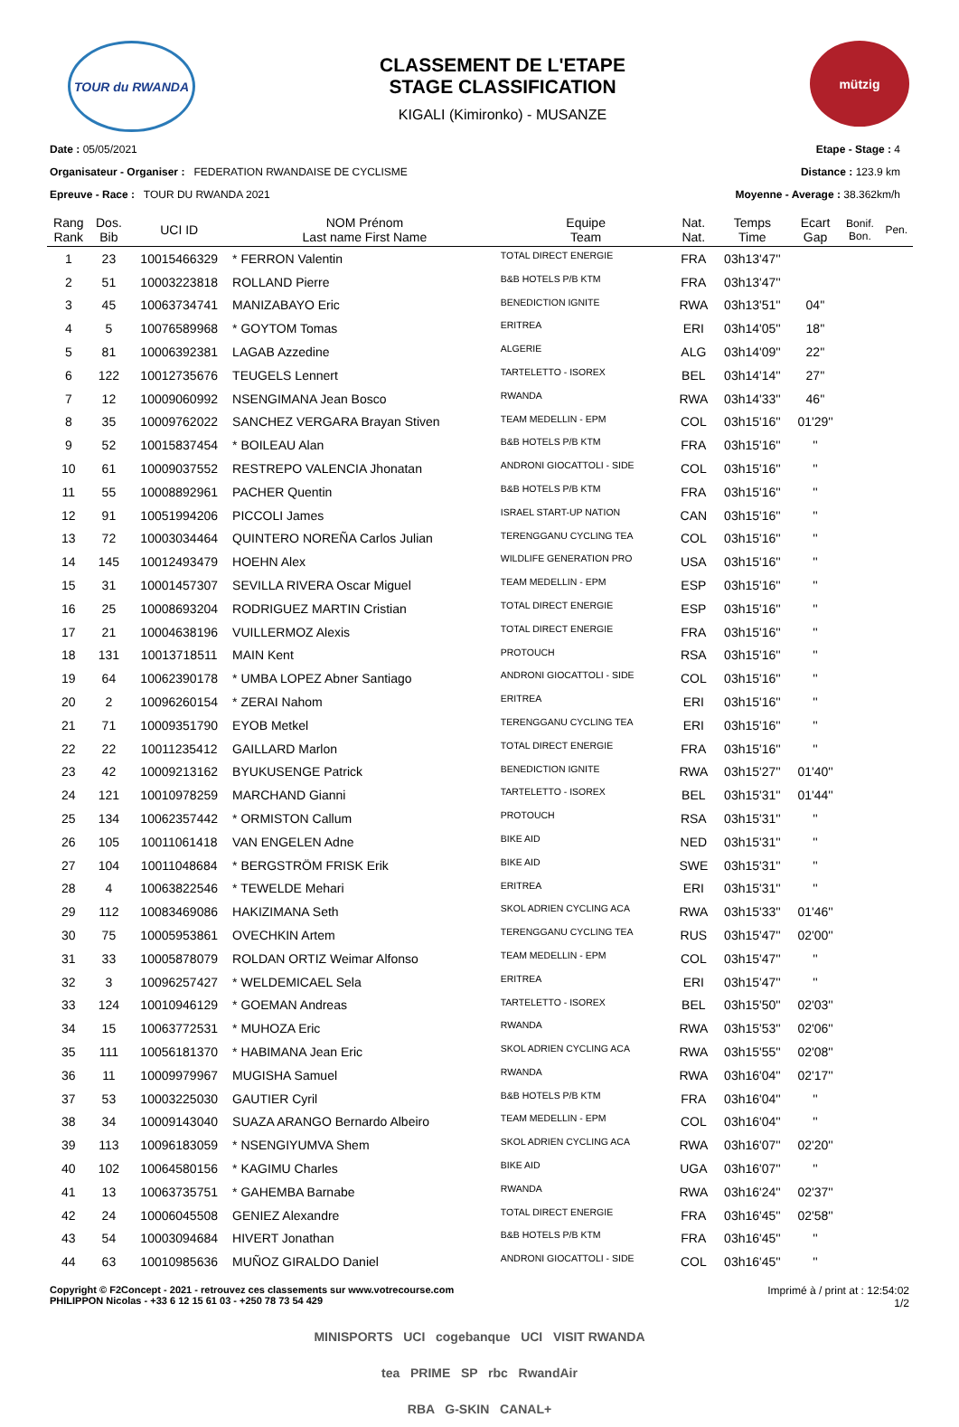TOUR du RWANDA
CLASSEMENT DE L'ETAPE
STAGE CLASSIFICATION
KIGALI (Kimironko) - MUSANZE
mützig
Date : 05/05/2021
Organisateur - Organiser : FEDERATION RWANDAISE DE CYCLISME
Epreuve - Race : TOUR DU RWANDA 2021
Etape - Stage : 4
Distance : 123.9 km
Moyenne - Average : 38.362km/h
| Rang Rank | Dos. Bib | UCI ID | NOM Prénom Last name First Name | Equipe Team | Nat. Nat. | Temps Time | Ecart Gap | Bonif. Bon. | Pen. |
| --- | --- | --- | --- | --- | --- | --- | --- | --- | --- |
| 1 | 23 | 10015466329 | * FERRON Valentin | TOTAL DIRECT ENERGIE | FRA | 03h13'47'' | | | |
| 2 | 51 | 10003223818 | ROLLAND Pierre | B&B HOTELS P/B KTM | FRA | 03h13'47'' | | | |
| 3 | 45 | 10063734741 | MANIZABAYO Eric | BENEDICTION IGNITE | RWA | 03h13'51'' | 04'' | | |
| 4 | 5 | 10076589968 | * GOYTOM Tomas | ERITREA | ERI | 03h14'05'' | 18'' | | |
| 5 | 81 | 10006392381 | LAGAB Azzedine | ALGERIE | ALG | 03h14'09'' | 22'' | | |
| 6 | 122 | 10012735676 | TEUGELS Lennert | TARTELETTO - ISOREX | BEL | 03h14'14'' | 27'' | | |
| 7 | 12 | 10009060992 | NSENGIMANA Jean Bosco | RWANDA | RWA | 03h14'33'' | 46'' | | |
| 8 | 35 | 10009762022 | SANCHEZ VERGARA Brayan Stiven | TEAM MEDELLIN - EPM | COL | 03h15'16'' | 01'29'' | | |
| 9 | 52 | 10015837454 | * BOILEAU Alan | B&B HOTELS P/B KTM | FRA | 03h15'16'' | '' | | |
| 10 | 61 | 10009037552 | RESTREPO VALENCIA Jhonatan | ANDRONI GIOCATTOLI - SIDE | COL | 03h15'16'' | '' | | |
| 11 | 55 | 10008892961 | PACHER Quentin | B&B HOTELS P/B KTM | FRA | 03h15'16'' | '' | | |
| 12 | 91 | 10051994206 | PICCOLI James | ISRAEL START-UP NATION | CAN | 03h15'16'' | '' | | |
| 13 | 72 | 10003034464 | QUINTERO NOREÑA Carlos Julian | TERENGGANU CYCLING TEA | COL | 03h15'16'' | '' | | |
| 14 | 145 | 10012493479 | HOEHN Alex | WILDLIFE GENERATION PRO | USA | 03h15'16'' | '' | | |
| 15 | 31 | 10001457307 | SEVILLA RIVERA Oscar Miguel | TEAM MEDELLIN - EPM | ESP | 03h15'16'' | '' | | |
| 16 | 25 | 10008693204 | RODRIGUEZ MARTIN Cristian | TOTAL DIRECT ENERGIE | ESP | 03h15'16'' | '' | | |
| 17 | 21 | 10004638196 | VUILLERMOZ Alexis | TOTAL DIRECT ENERGIE | FRA | 03h15'16'' | '' | | |
| 18 | 131 | 10013718511 | MAIN Kent | PROTOUCH | RSA | 03h15'16'' | '' | | |
| 19 | 64 | 10062390178 | * UMBA LOPEZ Abner Santiago | ANDRONI GIOCATTOLI - SIDE | COL | 03h15'16'' | '' | | |
| 20 | 2 | 10096260154 | * ZERAI Nahom | ERITREA | ERI | 03h15'16'' | '' | | |
| 21 | 71 | 10009351790 | EYOB Metkel | TERENGGANU CYCLING TEA | ERI | 03h15'16'' | '' | | |
| 22 | 22 | 10011235412 | GAILLARD Marlon | TOTAL DIRECT ENERGIE | FRA | 03h15'16'' | '' | | |
| 23 | 42 | 10009213162 | BYUKUSENGE Patrick | BENEDICTION IGNITE | RWA | 03h15'27'' | 01'40'' | | |
| 24 | 121 | 10010978259 | MARCHAND Gianni | TARTELETTO - ISOREX | BEL | 03h15'31'' | 01'44'' | | |
| 25 | 134 | 10062357442 | * ORMISTON Callum | PROTOUCH | RSA | 03h15'31'' | '' | | |
| 26 | 105 | 10011061418 | VAN ENGELEN Adne | BIKE AID | NED | 03h15'31'' | '' | | |
| 27 | 104 | 10011048684 | * BERGSTRÖM FRISK Erik | BIKE AID | SWE | 03h15'31'' | '' | | |
| 28 | 4 | 10063822546 | * TEWELDE Mehari | ERITREA | ERI | 03h15'31'' | '' | | |
| 29 | 112 | 10083469086 | HAKIZIMANA Seth | SKOL ADRIEN CYCLING ACA | RWA | 03h15'33'' | 01'46'' | | |
| 30 | 75 | 10005953861 | OVECHKIN Artem | TERENGGANU CYCLING TEA | RUS | 03h15'47'' | 02'00'' | | |
| 31 | 33 | 10005878079 | ROLDAN ORTIZ Weimar Alfonso | TEAM MEDELLIN - EPM | COL | 03h15'47'' | '' | | |
| 32 | 3 | 10096257427 | * WELDEMICAEL Sela | ERITREA | ERI | 03h15'47'' | '' | | |
| 33 | 124 | 10010946129 | * GOEMAN Andreas | TARTELETTO - ISOREX | BEL | 03h15'50'' | 02'03'' | | |
| 34 | 15 | 10063772531 | * MUHOZA Eric | RWANDA | RWA | 03h15'53'' | 02'06'' | | |
| 35 | 111 | 10056181370 | * HABIMANA Jean Eric | SKOL ADRIEN CYCLING ACA | RWA | 03h15'55'' | 02'08'' | | |
| 36 | 11 | 10009979967 | MUGISHA Samuel | RWANDA | RWA | 03h16'04'' | 02'17'' | | |
| 37 | 53 | 10003225030 | GAUTIER Cyril | B&B HOTELS P/B KTM | FRA | 03h16'04'' | '' | | |
| 38 | 34 | 10009143040 | SUAZA ARANGO Bernardo Albeiro | TEAM MEDELLIN - EPM | COL | 03h16'04'' | '' | | |
| 39 | 113 | 10096183059 | * NSENGIYUMVA Shem | SKOL ADRIEN CYCLING ACA | RWA | 03h16'07'' | 02'20'' | | |
| 40 | 102 | 10064580156 | * KAGIMU Charles | BIKE AID | UGA | 03h16'07'' | '' | | |
| 41 | 13 | 10063735751 | * GAHEMBA Barnabe | RWANDA | RWA | 03h16'24'' | 02'37'' | | |
| 42 | 24 | 10006045508 | GENIEZ Alexandre | TOTAL DIRECT ENERGIE | FRA | 03h16'45'' | 02'58'' | | |
| 43 | 54 | 10003094684 | HIVERT Jonathan | B&B HOTELS P/B KTM | FRA | 03h16'45'' | '' | | |
| 44 | 63 | 10010985636 | MUÑOZ GIRALDO Daniel | ANDRONI GIOCATTOLI - SIDE | COL | 03h16'45'' | '' | | |
Copyright © F2Concept - 2021 - retrouvez ces classements sur www.votrecourse.com
PHILIPPON Nicolas - +33 6 12 15 61 03 - +250 78 73 54 429
Imprimé à / print at : 12:54:02
1/2
MINISPORTS UCI cogebanque UCI VISIT RWANDA
tea PRIME SP rbc RwandAir
RBA G-SKIN CANAL+